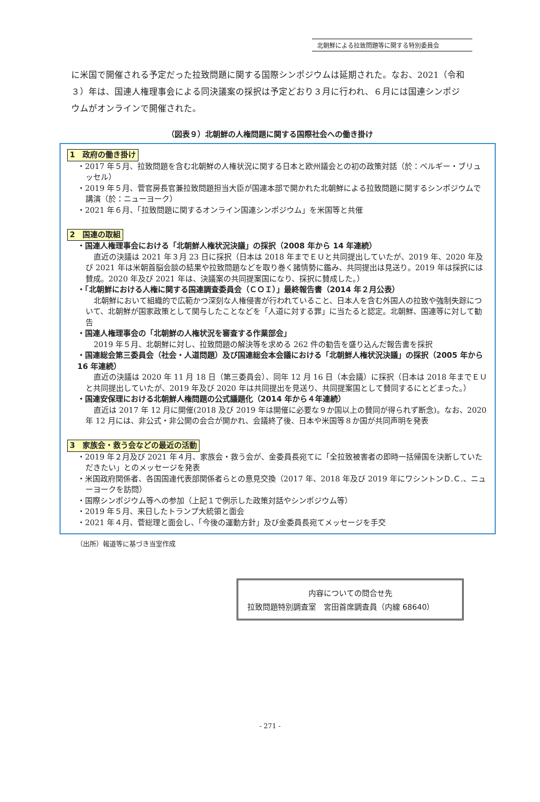北朝鮮による拉致問題等に関する特別委員会
に米国で開催される予定だった拉致問題に関する国際シンポジウムは延期された。なお、2021（令和３）年は、国連人権理事会による同決議案の採択は予定どおり３月に行われ、６月には国連シンポジウムがオンラインで開催された。
（図表９）北朝鮮の人権問題に関する国際社会への働き掛け
1　政府の働き掛け
・2017 年５月、拉致問題を含む北朝鮮の人権状況に関する日本と欧州議会との初の政策対話（於：ベルギー・ブリュッセル）
・2019 年５月、菅官房長官兼拉致問題担当大臣が国連本部で開かれた北朝鮮による拉致問題に関するシンポジウムで講演（於：ニューヨーク）
・2021 年６月、「拉致問題に関するオンライン国連シンポジウム」を米国等と共催
2　国連の取組
・国連人権理事会における「北朝鮮人権状況決議」の採択（2008 年から 14 年連続）
直近の決議は 2021 年３月 23 日に採択（日本は 2018 年までＥＵと共同提出していたが、2019 年、2020 年及び 2021 年は米朝首脳会談の結果や拉致問題などを取り巻く諸情勢に鑑み、共同提出は見送り。2019 年は採択には賛成。2020 年及び 2021 年は、決議案の共同提案国になり、採択に賛成した。）
・「北朝鮮における人権に関する国連調査委員会（ＣＯＩ）」最終報告書（2014 年２月公表）
北朝鮮において組織的で広範かつ深刻な人権侵害が行われていること、日本人を含む外国人の拉致や強制失踪について、北朝鮮が国家政策として関与したことなどを「人道に対する罪」に当たると認定。北朝鮮、国連等に対して勧告
・国連人権理事会の「北朝鮮の人権状況を審査する作業部会」
2019 年５月、北朝鮮に対し、拉致問題の解決等を求める 262 件の勧告を盛り込んだ報告書を採択
・国連総会第三委員会（社会・人道問題）及び国連総会本会議における「北朝鮮人権状況決議」の採択（2005 年から 16 年連続）
直近の決議は 2020 年 11 月 18 日（第三委員会）、同年 12 月 16 日（本会議）に採択（日本は 2018 年までＥＵと共同提出していたが、2019 年及び 2020 年は共同提出を見送り、共同提案国として賛同するにとどまった。）
・国連安保理における北朝鮮人権問題の公式議題化（2014 年から４年連続）
直近は 2017 年 12 月に開催(2018 及び 2019 年は開催に必要な９か国以上の賛同が得られず断念)。なお、2020 年 12 月には、非公式・非公開の会合が開かれ、会議終了後、日本や米国等８か国が共同声明を発表
3　家族会・救う会などの最近の活動
・2019 年２月及び 2021 年４月、家族会・救う会が、金委員長宛てに「全拉致被害者の即時一括帰国を決断していただきたい」とのメッセージを発表
・米国政府関係者、各国国連代表部関係者らとの意見交換（2017 年、2018 年及び 2019 年にワシントンＤ.Ｃ.、ニューヨークを訪問）
・国際シンポジウム等への参加（上記１で例示した政策対話やシンポジウム等）
・2019 年５月、来日したトランプ大統領と面会
・2021 年４月、菅総理と面会し、「今後の運動方針」及び金委員長宛てメッセージを手交
（出所）報道等に基づき当室作成
内容についての問合せ先
拉致問題特別調査室　宮田首席調査員（内線 68640）
- 271 -